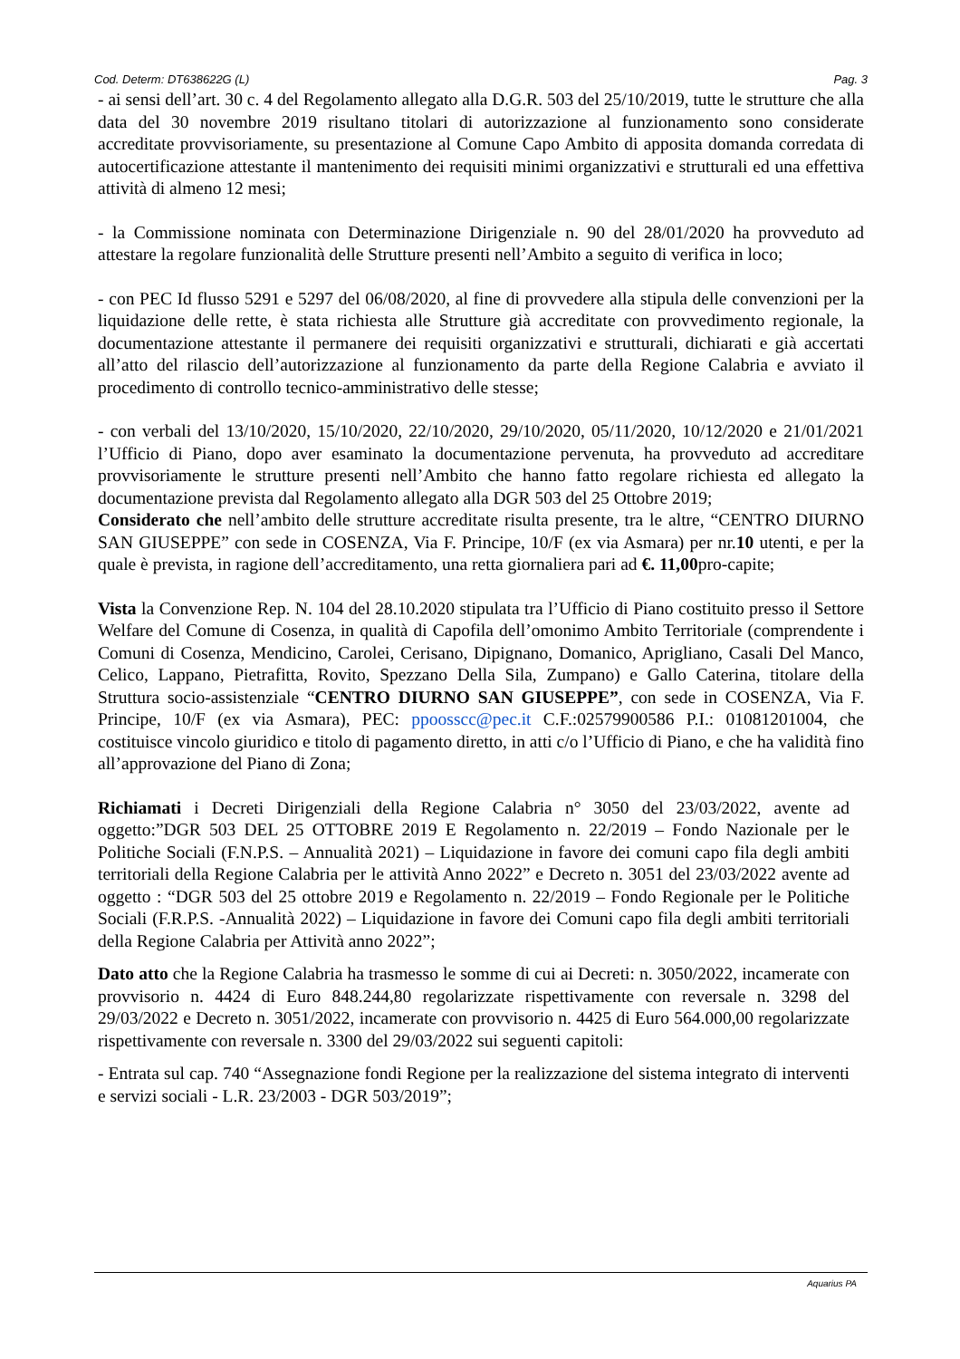Cod. Determ: DT638622G (L) Pag. 3
- ai sensi dell’art. 30 c. 4 del Regolamento allegato alla D.G.R. 503 del 25/10/2019, tutte le strutture che alla data del 30 novembre 2019 risultano titolari di autorizzazione al funzionamento sono considerate accreditate provvisoriamente, su presentazione al Comune Capo Ambito di apposita domanda corredata di autocertificazione attestante il mantenimento dei requisiti minimi organizzativi e strutturali ed una effettiva attività di almeno 12 mesi;
- la Commissione nominata con Determinazione Dirigenziale n. 90 del 28/01/2020 ha provveduto ad attestare la regolare funzionalità delle Strutture presenti nell’Ambito a seguito di verifica in loco;
- con PEC Id flusso 5291 e 5297 del 06/08/2020, al fine di provvedere alla stipula delle convenzioni per la liquidazione delle rette, è stata richiesta alle Strutture già accreditate con provvedimento regionale, la documentazione attestante il permanere dei requisiti organizzativi e strutturali, dichiarati e già accertati all’atto del rilascio dell’autorizzazione al funzionamento da parte della Regione Calabria e avviato il procedimento di controllo tecnico-amministrativo delle stesse;
- con verbali del 13/10/2020, 15/10/2020, 22/10/2020, 29/10/2020, 05/11/2020, 10/12/2020 e 21/01/2021 l’Ufficio di Piano, dopo aver esaminato la documentazione pervenuta, ha provveduto ad accreditare provvisoriamente le strutture presenti nell’Ambito che hanno fatto regolare richiesta ed allegato la documentazione prevista dal Regolamento allegato alla DGR 503 del 25 Ottobre 2019;
Considerato che nell’ambito delle strutture accreditate risulta presente, tra le altre, “CENTRO DIURNO SAN GIUSEPPE” con sede in COSENZA, Via F. Principe, 10/F (ex via Asmara) per nr.10 utenti, e per la quale è prevista, in ragione dell’accreditamento, una retta giornaliera pari ad €. 11,00pro-capite;
Vista la Convenzione Rep. N. 104 del 28.10.2020 stipulata tra l’Ufficio di Piano costituito presso il Settore Welfare del Comune di Cosenza, in qualità di Capofila dell’omonimo Ambito Territoriale (comprendente i Comuni di Cosenza, Mendicino, Carolei, Cerisano, Dipignano, Domanico, Aprigliano, Casali Del Manco, Celico, Lappano, Pietrafitta, Rovito, Spezzano Della Sila, Zumpano) e Gallo Caterina, titolare della Struttura socio-assistenziale “CENTRO DIURNO SAN GIUSEPPE”, con sede in COSENZA, Via F. Principe, 10/F (ex via Asmara), PEC: ppoosscc@pec.it C.F.:02579900586 P.I.: 01081201004, che costituisce vincolo giuridico e titolo di pagamento diretto, in atti c/o l’Ufficio di Piano, e che ha validità fino all’approvazione del Piano di Zona;
Richiamati i Decreti Dirigenziali della Regione Calabria n° 3050 del 23/03/2022, avente ad oggetto:”DGR 503 DEL 25 OTTOBRE 2019 E Regolamento n. 22/2019 – Fondo Nazionale per le Politiche Sociali (F.N.P.S. – Annualità 2021) – Liquidazione in favore dei comuni capo fila degli ambiti territoriali della Regione Calabria per le attività Anno 2022” e Decreto n. 3051 del 23/03/2022 avente ad oggetto : “DGR 503 del 25 ottobre 2019 e Regolamento n. 22/2019 – Fondo Regionale per le Politiche Sociali (F.R.P.S. -Annualità 2022) – Liquidazione in favore dei Comuni capo fila degli ambiti territoriali della Regione Calabria per Attività anno 2022”;
Dato atto che la Regione Calabria ha trasmesso le somme di cui ai Decreti: n. 3050/2022, incamerate con provvisorio n. 4424 di Euro 848.244,80 regolarizzate rispettivamente con reversale n. 3298 del 29/03/2022 e Decreto n. 3051/2022, incamerate con provvisorio n. 4425 di Euro 564.000,00 regolarizzate rispettivamente con reversale n. 3300 del 29/03/2022 sui seguenti capitoli:
- Entrata sul cap. 740 “Assegnazione fondi Regione per la realizzazione del sistema integrato di interventi e servizi sociali - L.R. 23/2003 - DGR 503/2019”;
Aquarius PA